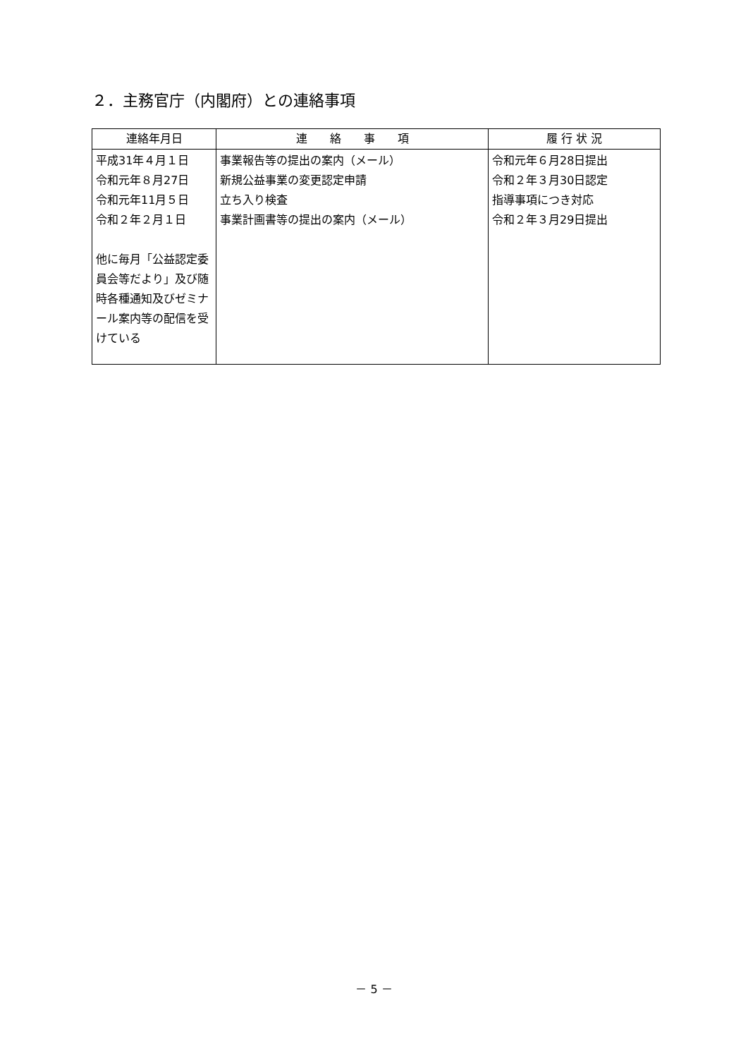２．主務官庁（内閣府）との連絡事項
| 連絡年月日 | 連 絡 事 項 | 履 行 状 況 |
| --- | --- | --- |
| 平成31年４月１日 令和元年８月27日 令和元年11月５日 令和２年２月１日 他に毎月「公益認定委員会等だより」及び随時各種通知及びゼミナール案内等の配信を受けている | 事業報告等の提出の案内（メール） 新規公益事業の変更認定申請 立ち入り検査 事業計画書等の提出の案内（メール） | 令和元年６月28日提出 令和２年３月30日認定 指導事項につき対応 令和２年３月29日提出 |
－ 5 －